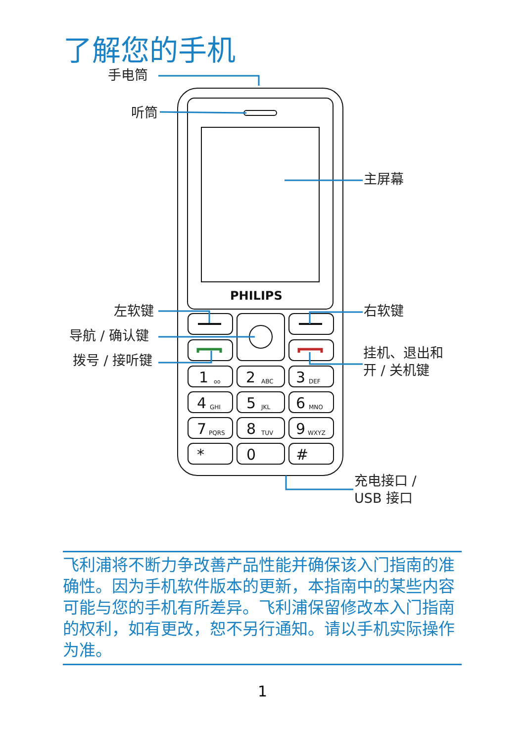了解您的手机
1
2
3
4
5
6
7
8
9
*
0
#
oo
ABC
DEF
GHI
JKL
MNO
PQRS
TUV
WXYZ
PHILIPS
手电筒
听筒
主屏幕
左软键 右软键
导航 / 确认键
拨号 / 接听键
挂机、退出和
开 / 关机键
充电接口 /
USB 接口
飞利浦将不断力争改善产品性能并确保该入门指南的准确性。因为手机软件版本的更新，本指南中的某些内容可能与您的手机有所差异。飞利浦保留修改本入门指南的权利，如有更改，恕不另行通知。请以手机实际操作为准。
1